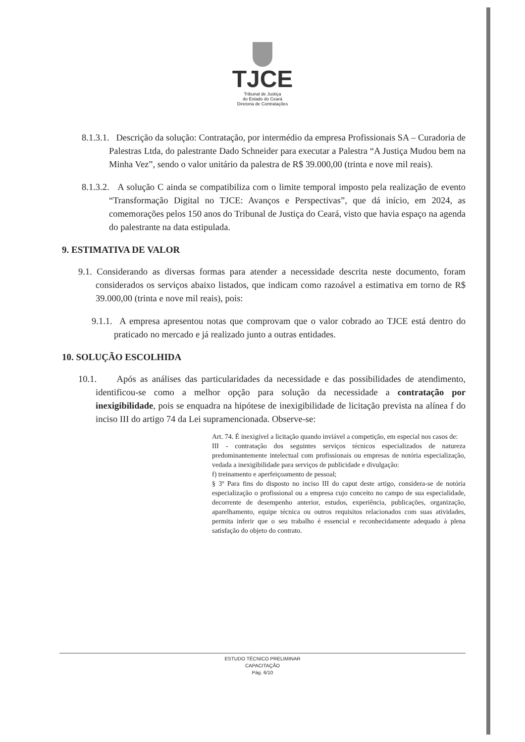TJCE
Tribunal de Justiça
do Estado do Ceará
Diretoria de Contratações
8.1.3.1. Descrição da solução: Contratação, por intermédio da empresa Profissionais SA – Curadoria de Palestras Ltda, do palestrante Dado Schneider para executar a Palestra “A Justiça Mudou bem na Minha Vez”, sendo o valor unitário da palestra de R$ 39.000,00 (trinta e nove mil reais).
8.1.3.2. A solução C ainda se compatibiliza com o limite temporal imposto pela realização de evento “Transformação Digital no TJCE: Avanços e Perspectivas”, que dá início, em 2024, as comemorações pelos 150 anos do Tribunal de Justiça do Ceará, visto que havia espaço na agenda do palestrante na data estipulada.
9. ESTIMATIVA DE VALOR
9.1. Considerando as diversas formas para atender a necessidade descrita neste documento, foram considerados os serviços abaixo listados, que indicam como razoável a estimativa em torno de R$ 39.000,00 (trinta e nove mil reais), pois:
9.1.1. A empresa apresentou notas que comprovam que o valor cobrado ao TJCE está dentro do praticado no mercado e já realizado junto a outras entidades.
10. SOLUÇÃO ESCOLHIDA
10.1. Após as análises das particularidades da necessidade e das possibilidades de atendimento, identificou-se como a melhor opção para solução da necessidade a contratação por inexigibilidade, pois se enquadra na hipótese de inexigibilidade de licitação prevista na alínea f do inciso III do artigo 74 da Lei supramencionada. Observe-se:
Art. 74. É inexigível a licitação quando inviável a competição, em especial nos casos de:
III - contratação dos seguintes serviços técnicos especializados de natureza predominantemente intelectual com profissionais ou empresas de notória especialização, vedada a inexigibilidade para serviços de publicidade e divulgação:
f) treinamento e aperfeiçoamento de pessoal;
§ 3º Para fins do disposto no inciso III do caput deste artigo, considera-se de notória especialização o profissional ou a empresa cujo conceito no campo de sua especialidade, decorrente de desempenho anterior, estudos, experiência, publicações, organização, aparelhamento, equipe técnica ou outros requisitos relacionados com suas atividades, permita inferir que o seu trabalho é essencial e reconhecidamente adequado à plena satisfação do objeto do contrato.
ESTUDO TÉCNICO PRELIMINAR
CAPACITAÇÃO
Pág. 6/10